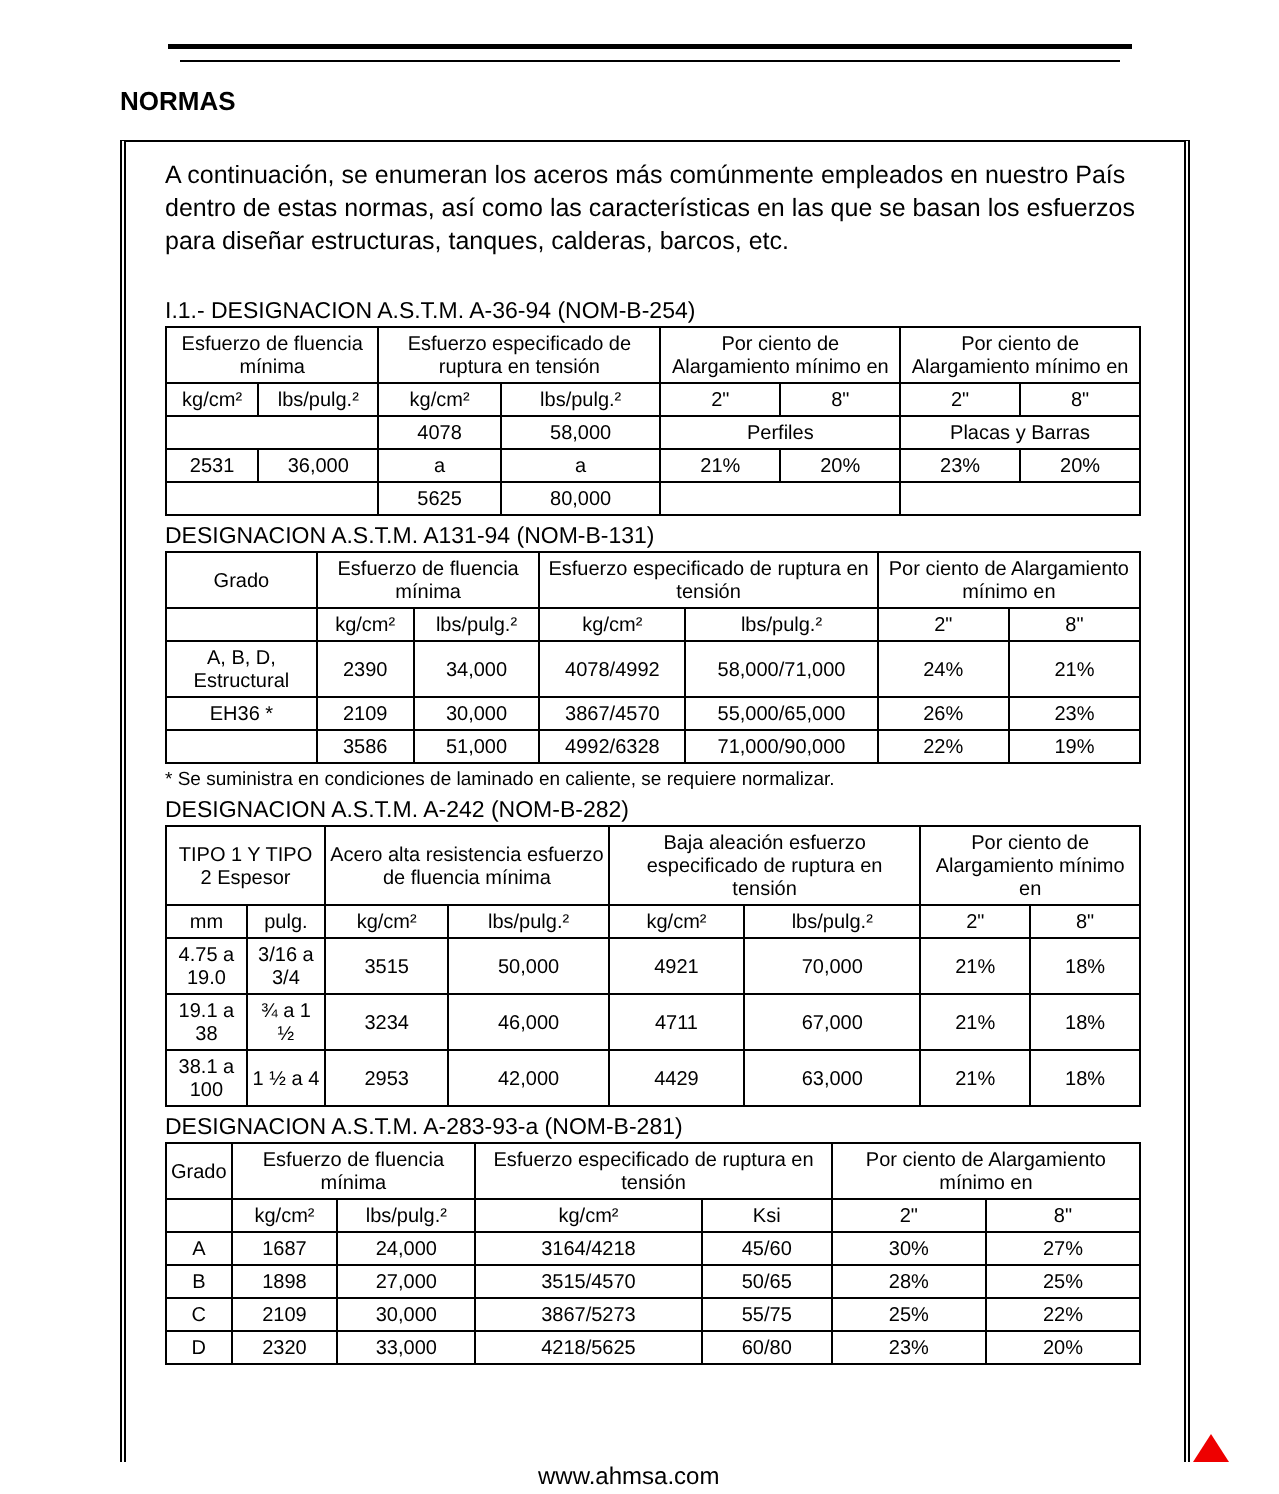NORMAS
A continuación, se enumeran los aceros más comúnmente empleados en nuestro País dentro de estas normas, así como las características en las que se basan los esfuerzos para diseñar estructuras, tanques, calderas, barcos, etc.
I.1.- DESIGNACION A.S.T.M. A-36-94 (NOM-B-254)
| Esfuerzo de fluencia mínima | | Esfuerzo especificado de ruptura en tensión | | Por ciento de Alargamiento mínimo en | | Por ciento de Alargamiento mínimo en | |
| --- | --- | --- | --- | --- | --- | --- | --- |
| kg/cm² | lbs/pulg.² | kg/cm² | lbs/pulg.² | 2" | 8" | 2" | 8" |
| | | 4078 | 58,000 | Perfiles | | Placas y Barras | |
| 2531 | 36,000 | a | a | 21% | 20% | 23% | 20% |
| | | 5625 | 80,000 | | | | |
DESIGNACION A.S.T.M. A131-94 (NOM-B-131)
| Grado | Esfuerzo de fluencia mínima | | Esfuerzo especificado de ruptura en tensión | | Por ciento de Alargamiento mínimo en | |
| --- | --- | --- | --- | --- | --- | --- |
| | kg/cm² | lbs/pulg.² | kg/cm² | lbs/pulg.² | 2" | 8" |
| A, B, D, Estructural | 2390 | 34,000 | 4078/4992 | 58,000/71,000 | 24% | 21% |
| EH36 * | 2109 | 30,000 | 3867/4570 | 55,000/65,000 | 26% | 23% |
| | 3586 | 51,000 | 4992/6328 | 71,000/90,000 | 22% | 19% |
* Se suministra en condiciones de laminado en caliente, se requiere normalizar.
DESIGNACION A.S.T.M. A-242 (NOM-B-282)
| TIPO 1 Y TIPO 2 Espesor | | Acero alta resistencia esfuerzo de fluencia mínima | | Baja aleación esfuerzo especificado de ruptura en tensión | | Por ciento de Alargamiento mínimo en | |
| --- | --- | --- | --- | --- | --- | --- | --- |
| mm | pulg. | kg/cm² | lbs/pulg.² | kg/cm² | lbs/pulg.² | 2" | 8" |
| 4.75 a 19.0 | 3/16 a 3/4 | 3515 | 50,000 | 4921 | 70,000 | 21% | 18% |
| 19.1 a 38 | ¾ a 1 ½ | 3234 | 46,000 | 4711 | 67,000 | 21% | 18% |
| 38.1 a 100 | 1 ½ a 4 | 2953 | 42,000 | 4429 | 63,000 | 21% | 18% |
DESIGNACION A.S.T.M. A-283-93-a (NOM-B-281)
| Grado | Esfuerzo de fluencia mínima | | Esfuerzo especificado de ruptura en tensión | | Por ciento de Alargamiento mínimo en | |
| --- | --- | --- | --- | --- | --- | --- |
| | kg/cm² | lbs/pulg.² | kg/cm² | Ksi | 2" | 8" |
| A | 1687 | 24,000 | 3164/4218 | 45/60 | 30% | 27% |
| B | 1898 | 27,000 | 3515/4570 | 50/65 | 28% | 25% |
| C | 2109 | 30,000 | 3867/5273 | 55/75 | 25% | 22% |
| D | 2320 | 33,000 | 4218/5625 | 60/80 | 23% | 20% |
www.ahmsa.com